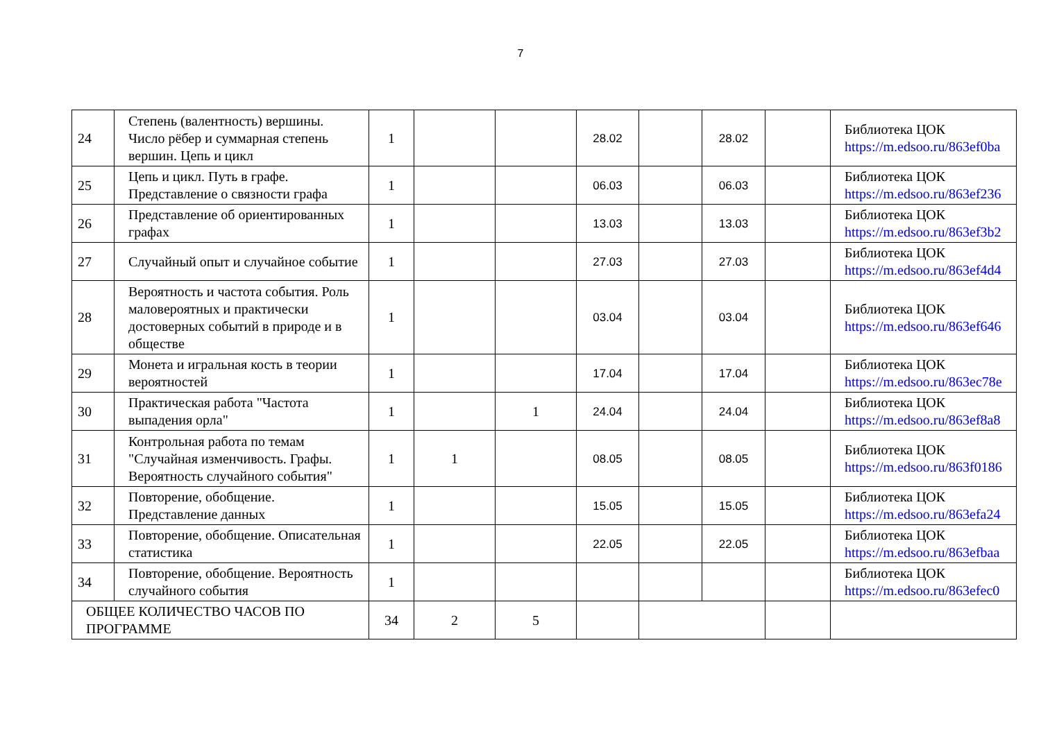7
| 24 | Степень (валентность) вершины. Число рёбер и суммарная степень вершин. Цепь и цикл | 1 | | | 28.02 | | 28.02 | | Библиотека ЦОК https://m.edsoo.ru/863ef0ba |
| 25 | Цепь и цикл. Путь в графе. Представление о связности графа | 1 | | | 06.03 | | 06.03 | | Библиотека ЦОК https://m.edsoo.ru/863ef236 |
| 26 | Представление об ориентированных графах | 1 | | | 13.03 | | 13.03 | | Библиотека ЦОК https://m.edsoo.ru/863ef3b2 |
| 27 | Случайный опыт и случайное событие | 1 | | | 27.03 | | 27.03 | | Библиотека ЦОК https://m.edsoo.ru/863ef4d4 |
| 28 | Вероятность и частота события. Роль маловероятных и практически достоверных событий в природе и в обществе | 1 | | | 03.04 | | 03.04 | | Библиотека ЦОК https://m.edsoo.ru/863ef646 |
| 29 | Монета и игральная кость в теории вероятностей | 1 | | | 17.04 | | 17.04 | | Библиотека ЦОК https://m.edsoo.ru/863ec78e |
| 30 | Практическая работа "Частота выпадения орла" | 1 | | 1 | 24.04 | | 24.04 | | Библиотека ЦОК https://m.edsoo.ru/863ef8a8 |
| 31 | Контрольная работа по темам "Случайная изменчивость. Графы. Вероятность случайного события" | 1 | 1 | | 08.05 | | 08.05 | | Библиотека ЦОК https://m.edsoo.ru/863f0186 |
| 32 | Повторение, обобщение. Представление данных | 1 | | | 15.05 | | 15.05 | | Библиотека ЦОК https://m.edsoo.ru/863efa24 |
| 33 | Повторение, обобщение. Описательная статистика | 1 | | | 22.05 | | 22.05 | | Библиотека ЦОК https://m.edsoo.ru/863efbaa |
| 34 | Повторение, обобщение. Вероятность случайного события | 1 | | | | | | | Библиотека ЦОК https://m.edsoo.ru/863efec0 |
| ОБЩЕЕ КОЛИЧЕСТВО ЧАСОВ ПО ПРОГРАММЕ | | 34 | 2 | 5 | | | | | |